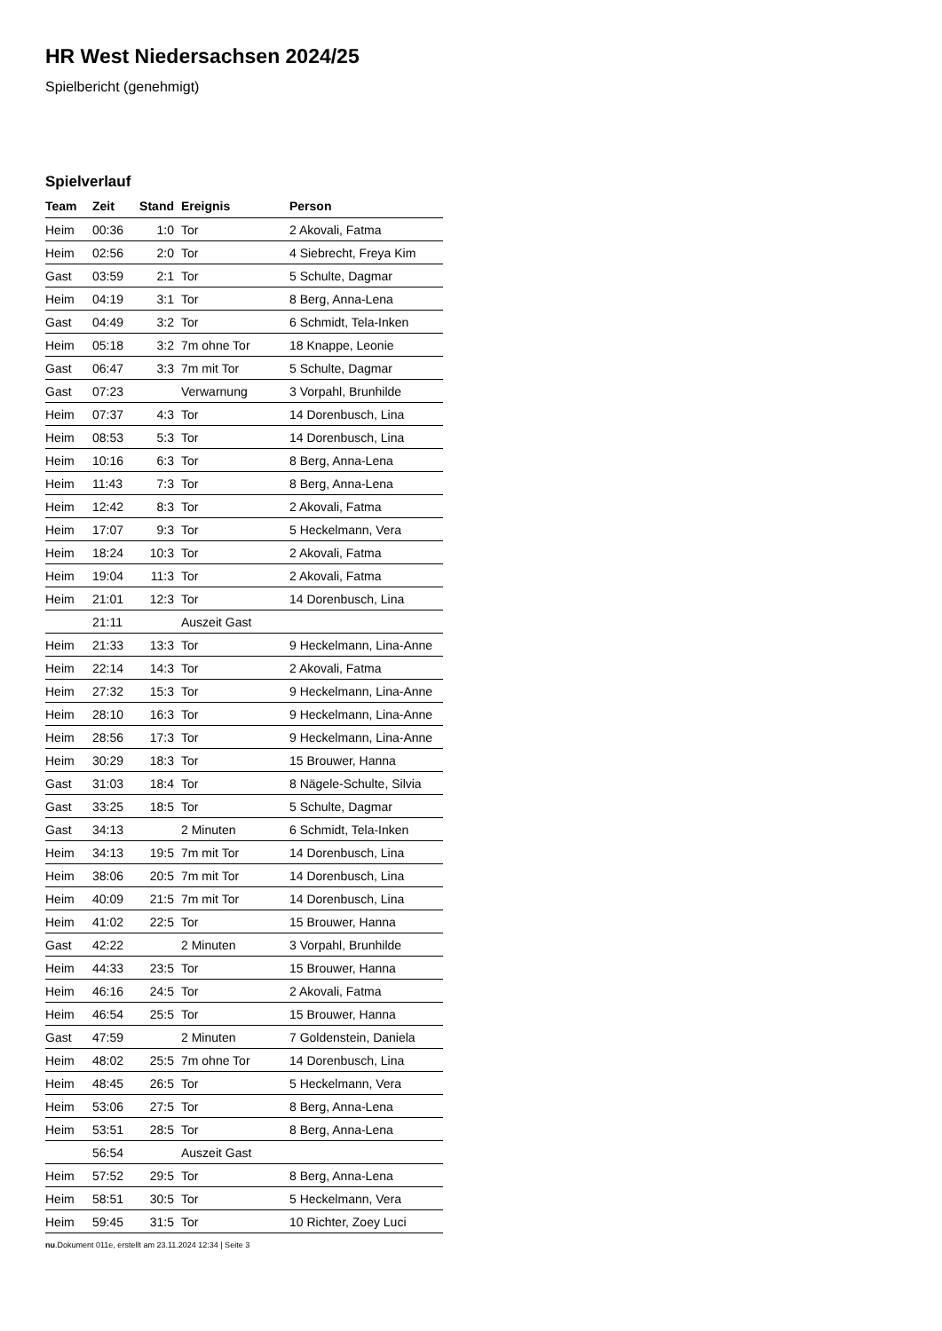HR West Niedersachsen 2024/25
Spielbericht (genehmigt)
Spielverlauf
| Team | Zeit | Stand | Ereignis | Person |
| --- | --- | --- | --- | --- |
| Heim | 00:36 | 1:0 | Tor | 2 Akovali, Fatma |
| Heim | 02:56 | 2:0 | Tor | 4 Siebrecht, Freya Kim |
| Gast | 03:59 | 2:1 | Tor | 5 Schulte, Dagmar |
| Heim | 04:19 | 3:1 | Tor | 8 Berg, Anna-Lena |
| Gast | 04:49 | 3:2 | Tor | 6 Schmidt, Tela-Inken |
| Heim | 05:18 | 3:2 | 7m ohne Tor | 18 Knappe, Leonie |
| Gast | 06:47 | 3:3 | 7m mit Tor | 5 Schulte, Dagmar |
| Gast | 07:23 | | Verwarnung | 3 Vorpahl, Brunhilde |
| Heim | 07:37 | 4:3 | Tor | 14 Dorenbusch, Lina |
| Heim | 08:53 | 5:3 | Tor | 14 Dorenbusch, Lina |
| Heim | 10:16 | 6:3 | Tor | 8 Berg, Anna-Lena |
| Heim | 11:43 | 7:3 | Tor | 8 Berg, Anna-Lena |
| Heim | 12:42 | 8:3 | Tor | 2 Akovali, Fatma |
| Heim | 17:07 | 9:3 | Tor | 5 Heckelmann, Vera |
| Heim | 18:24 | 10:3 | Tor | 2 Akovali, Fatma |
| Heim | 19:04 | 11:3 | Tor | 2 Akovali, Fatma |
| Heim | 21:01 | 12:3 | Tor | 14 Dorenbusch, Lina |
| | 21:11 | | Auszeit Gast | |
| Heim | 21:33 | 13:3 | Tor | 9 Heckelmann, Lina-Anne |
| Heim | 22:14 | 14:3 | Tor | 2 Akovali, Fatma |
| Heim | 27:32 | 15:3 | Tor | 9 Heckelmann, Lina-Anne |
| Heim | 28:10 | 16:3 | Tor | 9 Heckelmann, Lina-Anne |
| Heim | 28:56 | 17:3 | Tor | 9 Heckelmann, Lina-Anne |
| Heim | 30:29 | 18:3 | Tor | 15 Brouwer, Hanna |
| Gast | 31:03 | 18:4 | Tor | 8 Nägele-Schulte, Silvia |
| Gast | 33:25 | 18:5 | Tor | 5 Schulte, Dagmar |
| Gast | 34:13 | | 2 Minuten | 6 Schmidt, Tela-Inken |
| Heim | 34:13 | 19:5 | 7m mit Tor | 14 Dorenbusch, Lina |
| Heim | 38:06 | 20:5 | 7m mit Tor | 14 Dorenbusch, Lina |
| Heim | 40:09 | 21:5 | 7m mit Tor | 14 Dorenbusch, Lina |
| Heim | 41:02 | 22:5 | Tor | 15 Brouwer, Hanna |
| Gast | 42:22 | | 2 Minuten | 3 Vorpahl, Brunhilde |
| Heim | 44:33 | 23:5 | Tor | 15 Brouwer, Hanna |
| Heim | 46:16 | 24:5 | Tor | 2 Akovali, Fatma |
| Heim | 46:54 | 25:5 | Tor | 15 Brouwer, Hanna |
| Gast | 47:59 | | 2 Minuten | 7 Goldenstein, Daniela |
| Heim | 48:02 | 25:5 | 7m ohne Tor | 14 Dorenbusch, Lina |
| Heim | 48:45 | 26:5 | Tor | 5 Heckelmann, Vera |
| Heim | 53:06 | 27:5 | Tor | 8 Berg, Anna-Lena |
| Heim | 53:51 | 28:5 | Tor | 8 Berg, Anna-Lena |
| | 56:54 | | Auszeit Gast | |
| Heim | 57:52 | 29:5 | Tor | 8 Berg, Anna-Lena |
| Heim | 58:51 | 30:5 | Tor | 5 Heckelmann, Vera |
| Heim | 59:45 | 31:5 | Tor | 10 Richter, Zoey Luci |
nu.Dokument 011e, erstellt am 23.11.2024 12:34 | Seite 3